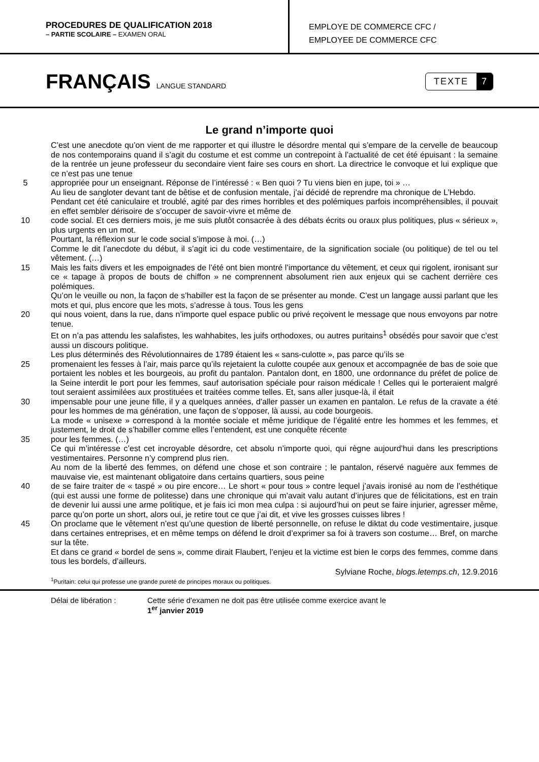PROCEDURES DE QUALIFICATION 2018
– PARTIE SCOLAIRE – EXAMEN ORAL
EMPLOYE DE COMMERCE CFC /
EMPLOYEE DE COMMERCE CFC
FRANÇAIS LANGUE STANDARD
TEXTE 7
Le grand n’importe quoi
C’est une anecdote qu’on vient de me rapporter et qui illustre le désordre mental qui s’empare de la cervelle de beaucoup de nos contemporains quand il s’agit du costume et est comme un contrepoint à l’actualité de cet été épuisant : la semaine de la rentrée un jeune professeur du secondaire vient faire ses cours en short. La directrice le convoque et lui explique que ce n’est pas une tenue
5 appropriée pour un enseignant. Réponse de l’intéressé : « Ben quoi ? Tu viens bien en jupe, toi » …
Au lieu de sangloter devant tant de bêtise et de confusion mentale, j’ai décidé de reprendre ma chronique de L’Hebdo.
Pendant cet été caniculaire et troublé, agité par des rimes horribles et des polémiques parfois incompréhensibles, il pouvait en effet sembler dérisoire de s’occuper de savoir-vivre et même de
10 code social. Et ces derniers mois, je me suis plutôt consacrée à des débats écrits ou oraux plus politiques, plus « sérieux », plus urgents en un mot.
Pourtant, la réflexion sur le code social s’impose à moi. (…)
Comme le dit l’anecdote du début, il s’agit ici du code vestimentaire, de la signification sociale (ou politique) de tel ou tel vêtement. (…)
15 Mais les faits divers et les empoignades de l’été ont bien montré l’importance du vêtement, et ceux qui rigolent, ironisant sur ce « tapage à propos de bouts de chiffon » ne comprennent absolument rien aux enjeux qui se cachent derrière ces polémiques.
Qu’on le veuille ou non, la façon de s’habiller est la façon de se présenter au monde. C’est un langage aussi parlant que les mots et qui, plus encore que les mots, s’adresse à tous. Tous les gens
20 qui nous voient, dans la rue, dans n’importe quel espace public ou privé reçoivent le message que nous envoyons par notre tenue.
Et on n’a pas attendu les salafistes, les wahhabites, les juifs orthodoxes, ou autres puritains<sup>1</sup> obsédés pour savoir que c’est aussi un discours politique.
Les plus déterminés des Révolutionnaires de 1789 étaient les « sans-culotte », pas parce qu’ils se
25 promenaient les fesses à l’air, mais parce qu’ils rejetaient la culotte coupée aux genoux et accompagnée de bas de soie que portaient les nobles et les bourgeois, au profit du pantalon. Pantalon dont, en 1800, une ordonnance du préfet de police de la Seine interdit le port pour les femmes, sauf autorisation spéciale pour raison médicale ! Celles qui le porteraient malgré tout seraient assimilées aux prostituées et traitées comme telles. Et, sans aller jusque-là, il était
30 impensable pour une jeune fille, il y a quelques années, d’aller passer un examen en pantalon. Le refus de la cravate a été pour les hommes de ma génération, une façon de s’opposer, là aussi, au code bourgeois.
La mode « unisexe » correspond à la montée sociale et même juridique de l’égalité entre les hommes et les femmes, et justement, le droit de s’habiller comme elles l’entendent, est une conquête récente
35 pour les femmes. (…)
Ce qui m’intéresse c’est cet incroyable désordre, cet absolu n’importe quoi, qui règne aujourd’hui dans les prescriptions vestimentaires. Personne n’y comprend plus rien.
Au nom de la liberté des femmes, on défend une chose et son contraire ; le pantalon, réservé naguère aux femmes de mauvaise vie, est maintenant obligatoire dans certains quartiers, sous peine
40 de se faire traiter de « taspé » ou pire encore… Le short « pour tous » contre lequel j’avais ironisé au nom de l’esthétique (qui est aussi une forme de politesse) dans une chronique qui m’avait valu autant d’injures que de félicitations, est en train de devenir lui aussi une arme politique, et je fais ici mon mea culpa : si aujourd’hui on peut se faire injurier, agresser même, parce qu’on porte un short, alors oui, je retire tout ce que j’ai dit, et vive les grosses cuisses libres !
45 On proclame que le vêtement n’est qu’une question de liberté personnelle, on refuse le diktat du code vestimentaire, jusque dans certaines entreprises, et en même temps on défend le droit d’exprimer sa foi à travers son costume… Bref, on marche sur la tête.
Et dans ce grand « bordel de sens », comme dirait Flaubert, l’enjeu et la victime est bien le corps des femmes, comme dans tous les bordels, d’ailleurs.
Sylviane Roche, blogs.letemps.ch, 12.9.2016
<sup>1</sup> Puritain: celui qui professe une grande pureté de principes moraux ou politiques.
Délai de libération : Cette série d'examen ne doit pas être utilisée comme exercice avant le
1<sup>er</sup> janvier 2019